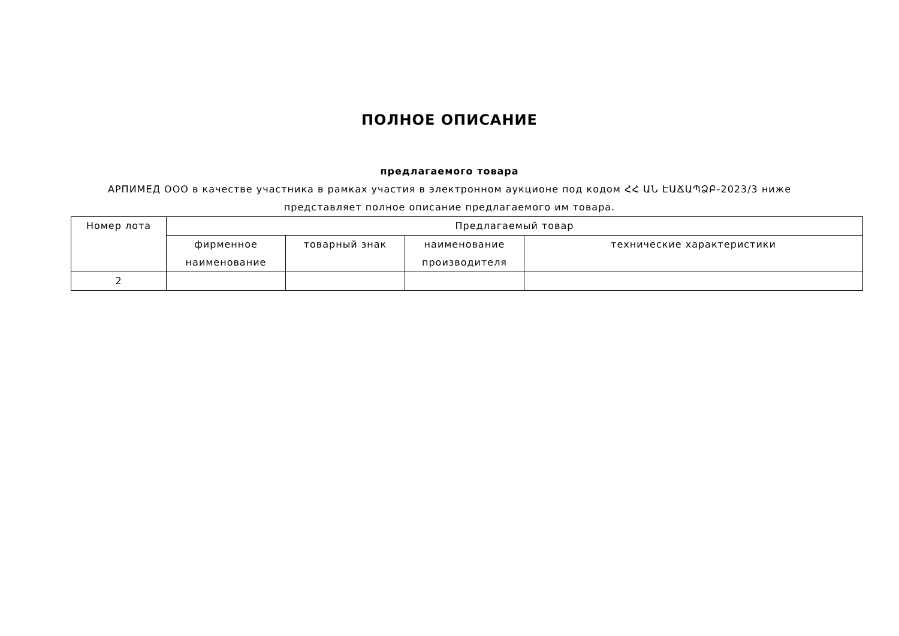ПОЛНОЕ ОПИСАНИЕ
предлагаемого товара
АРПИМЕД ООО в качестве участника в рамках участия в электронном аукционе под кодом ՀՀ ԱՆ ԷԱՃԱՊՁԲ-2023/3 ниже представляет полное описание предлагаемого им товара.
| Номер лота | Предлагаемый товар | | | |
| --- | --- | --- | --- | --- |
| | фирменное наименование | товарный знак | наименование производителя | технические характеристики |
| 2 | | | | |